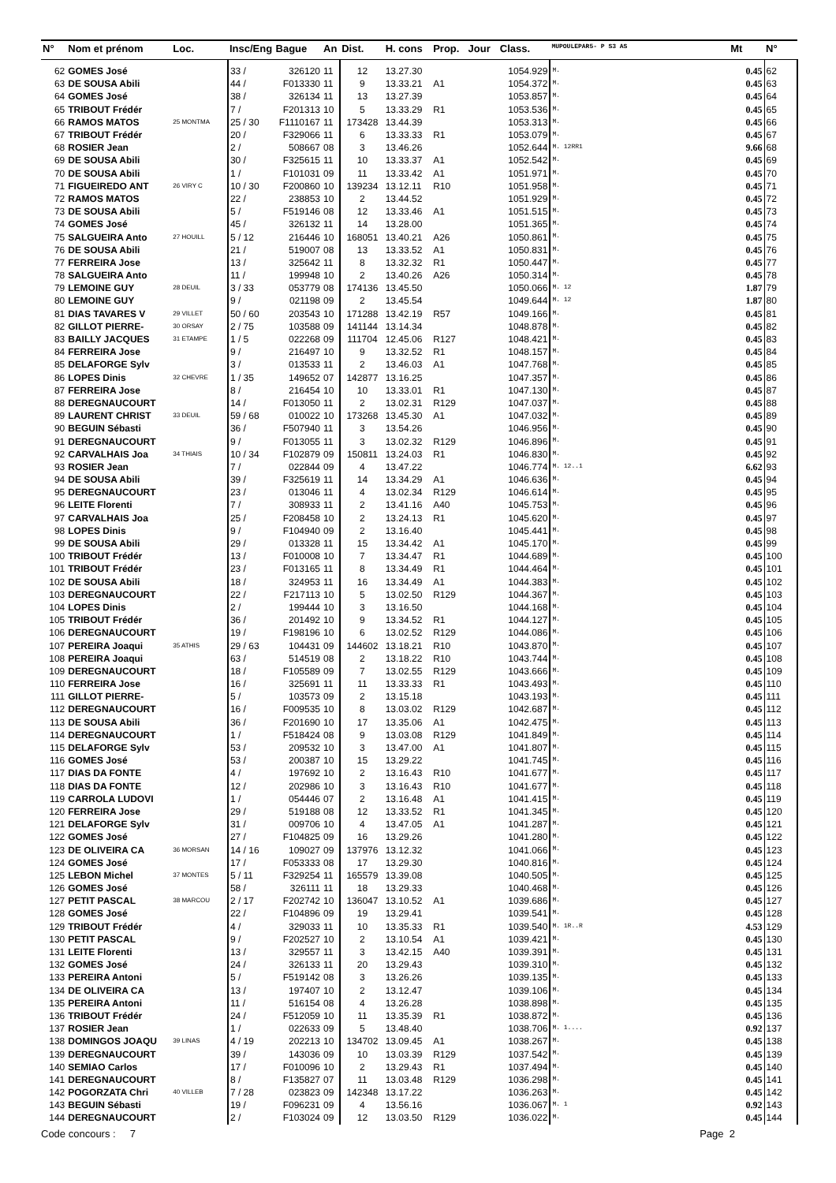| N° | Nom et prénom | Loc. | Insc/Eng | Bague | An | Dist. | H. cons | Prop. | Jour | Class. | MUPOULEPAR5- P S3 AS | Mt | N° |
| --- | --- | --- | --- | --- | --- | --- | --- | --- | --- | --- | --- | --- | --- |
| 62 | GOMES José | | 33 / | 326120 | 11 | 12 | 13.27.30 | | | 1054.929 | M. | 0.45 | 62 |
| 63 | DE SOUSA Abili | | 44 / | F013330 | 11 | 9 | 13.33.21 | A1 | | 1054.372 | M. | 0.45 | 63 |
| 64 | GOMES José | | 38 / | 326134 | 11 | 13 | 13.27.39 | | | 1053.857 | M. | 0.45 | 64 |
| 65 | TRIBOUT Frédér | | 7 / | F201313 | 10 | 5 | 13.33.29 | R1 | | 1053.536 | M. | 0.45 | 65 |
| 66 | RAMOS MATOS | 25 MONTMA | 25 / 30 | F1110167 | 11 | 173428 | 13.44.39 | | | 1053.313 | M. | 0.45 | 66 |
| 67 | TRIBOUT Frédér | | 20 / | F329066 | 11 | 6 | 13.33.33 | R1 | | 1053.079 | M. | 0.45 | 67 |
| 68 | ROSIER Jean | | 2 / | 508667 | 08 | 3 | 13.46.26 | | | 1052.644 | M. 12RR1 | 9.66 | 68 |
| 69 | DE SOUSA Abili | | 30 / | F325615 | 11 | 10 | 13.33.37 | A1 | | 1052.542 | M. | 0.45 | 69 |
| 70 | DE SOUSA Abili | | 1 / | F101031 | 09 | 11 | 13.33.42 | A1 | | 1051.971 | M. | 0.45 | 70 |
| 71 | FIGUEIREDO ANT | 26 VIRY C | 10 / 30 | F200860 | 10 | 139234 | 13.12.11 | R10 | | 1051.958 | M. | 0.45 | 71 |
| 72 | RAMOS MATOS | | 22 / | 238853 | 10 | 2 | 13.44.52 | | | 1051.929 | M. | 0.45 | 72 |
| 73 | DE SOUSA Abili | | 5 / | F519146 | 08 | 12 | 13.33.46 | A1 | | 1051.515 | M. | 0.45 | 73 |
| 74 | GOMES José | | 45 / | 326132 | 11 | 14 | 13.28.00 | | | 1051.365 | M. | 0.45 | 74 |
| 75 | SALGUEIRA Anto | 27 HOUILL | 5 / 12 | 216446 | 10 | 168051 | 13.40.21 | A26 | | 1050.861 | M. | 0.45 | 75 |
| 76 | DE SOUSA Abili | | 21 / | 519007 | 08 | 13 | 13.33.52 | A1 | | 1050.831 | M. | 0.45 | 76 |
| 77 | FERREIRA Jose | | 13 / | 325642 | 11 | 8 | 13.32.32 | R1 | | 1050.447 | M. | 0.45 | 77 |
| 78 | SALGUEIRA Anto | | 11 / | 199948 | 10 | 2 | 13.40.26 | A26 | | 1050.314 | M. | 0.45 | 78 |
| 79 | LEMOINE GUY | 28 DEUIL | 3 / 33 | 053779 | 08 | 174136 | 13.45.50 | | | 1050.066 | M. 12 | 1.87 | 79 |
| 80 | LEMOINE GUY | | 9 / | 021198 | 09 | 2 | 13.45.54 | | | 1049.644 | M. 12 | 1.87 | 80 |
| 81 | DIAS TAVARES V | 29 VILLET | 50 / 60 | 203543 | 10 | 171288 | 13.42.19 | R57 | | 1049.166 | M. | 0.45 | 81 |
| 82 | GILLOT PIERRE- | 30 ORSAY | 2 / 75 | 103588 | 09 | 141144 | 13.14.34 | | | 1048.878 | M. | 0.45 | 82 |
| 83 | BAILLY JACQUES | 31 ETAMPE | 1 / 5 | 022268 | 09 | 111704 | 12.45.06 | R127 | | 1048.421 | M. | 0.45 | 83 |
| 84 | FERREIRA Jose | | 9 / | 216497 | 10 | 9 | 13.32.52 | R1 | | 1048.157 | M. | 0.45 | 84 |
| 85 | DELAFORGE Sylv | | 3 / | 013533 | 11 | 2 | 13.46.03 | A1 | | 1047.768 | M. | 0.45 | 85 |
| 86 | LOPES Dinis | 32 CHEVRE | 1 / 35 | 149652 | 07 | 142877 | 13.16.25 | | | 1047.357 | M. | 0.45 | 86 |
| 87 | FERREIRA Jose | | 8 / | 216454 | 10 | 10 | 13.33.01 | R1 | | 1047.130 | M. | 0.45 | 87 |
| 88 | DEREGNAUCOURT | | 14 / | F013050 | 11 | 2 | 13.02.31 | R129 | | 1047.037 | M. | 0.45 | 88 |
| 89 | LAURENT CHRIST | 33 DEUIL | 59 / 68 | 010022 | 10 | 173268 | 13.45.30 | A1 | | 1047.032 | M. | 0.45 | 89 |
| 90 | BEGUIN Sébasti | | 36 / | F507940 | 11 | 3 | 13.54.26 | | | 1046.956 | M. | 0.45 | 90 |
| 91 | DEREGNAUCOURT | | 9 / | F013055 | 11 | 3 | 13.02.32 | R129 | | 1046.896 | M. | 0.45 | 91 |
| 92 | CARVALHAIS Joa | 34 THIAIS | 10 / 34 | F102879 | 09 | 150811 | 13.24.03 | R1 | | 1046.830 | M. | 0.45 | 92 |
| 93 | ROSIER Jean | | 7 / | 022844 | 09 | 4 | 13.47.22 | | | 1046.774 | M. 12..1 | 6.62 | 93 |
| 94 | DE SOUSA Abili | | 39 / | F325619 | 11 | 14 | 13.34.29 | A1 | | 1046.636 | M. | 0.45 | 94 |
| 95 | DEREGNAUCOURT | | 23 / | 013046 | 11 | 4 | 13.02.34 | R129 | | 1046.614 | M. | 0.45 | 95 |
| 96 | LEITE Florenti | | 7 / | 308933 | 11 | 2 | 13.41.16 | A40 | | 1045.753 | M. | 0.45 | 96 |
| 97 | CARVALHAIS Joa | | 25 / | F208458 | 10 | 2 | 13.24.13 | R1 | | 1045.620 | M. | 0.45 | 97 |
| 98 | LOPES Dinis | | 9 / | F104940 | 09 | 2 | 13.16.40 | | | 1045.441 | M. | 0.45 | 98 |
| 99 | DE SOUSA Abili | | 29 / | 013328 | 11 | 15 | 13.34.42 | A1 | | 1045.170 | M. | 0.45 | 99 |
| 100 | TRIBOUT Frédér | | 13 / | F010008 | 10 | 7 | 13.34.47 | R1 | | 1044.689 | M. | 0.45 | 100 |
| 101 | TRIBOUT Frédér | | 23 / | F013165 | 11 | 8 | 13.34.49 | R1 | | 1044.464 | M. | 0.45 | 101 |
| 102 | DE SOUSA Abili | | 18 / | 324953 | 11 | 16 | 13.34.49 | A1 | | 1044.383 | M. | 0.45 | 102 |
| 103 | DEREGNAUCOURT | | 22 / | F217113 | 10 | 5 | 13.02.50 | R129 | | 1044.367 | M. | 0.45 | 103 |
| 104 | LOPES Dinis | | 2 / | 199444 | 10 | 3 | 13.16.50 | | | 1044.168 | M. | 0.45 | 104 |
| 105 | TRIBOUT Frédér | | 36 / | 201492 | 10 | 9 | 13.34.52 | R1 | | 1044.127 | M. | 0.45 | 105 |
| 106 | DEREGNAUCOURT | | 19 / | F198196 | 10 | 6 | 13.02.52 | R129 | | 1044.086 | M. | 0.45 | 106 |
| 107 | PEREIRA Joaqui | 35 ATHIS | 29 / 63 | 104431 | 09 | 144602 | 13.18.21 | R10 | | 1043.870 | M. | 0.45 | 107 |
| 108 | PEREIRA Joaqui | | 63 / | 514519 | 08 | 2 | 13.18.22 | R10 | | 1043.744 | M. | 0.45 | 108 |
| 109 | DEREGNAUCOURT | | 18 / | F105589 | 09 | 7 | 13.02.55 | R129 | | 1043.666 | M. | 0.45 | 109 |
| 110 | FERREIRA Jose | | 16 / | 325691 | 11 | 11 | 13.33.33 | R1 | | 1043.493 | M. | 0.45 | 110 |
| 111 | GILLOT PIERRE- | | 5 / | 103573 | 09 | 2 | 13.15.18 | | | 1043.193 | M. | 0.45 | 111 |
| 112 | DEREGNAUCOURT | | 16 / | F009535 | 10 | 8 | 13.03.02 | R129 | | 1042.687 | M. | 0.45 | 112 |
| 113 | DE SOUSA Abili | | 36 / | F201690 | 10 | 17 | 13.35.06 | A1 | | 1042.475 | M. | 0.45 | 113 |
| 114 | DEREGNAUCOURT | | 1 / | F518424 | 08 | 9 | 13.03.08 | R129 | | 1041.849 | M. | 0.45 | 114 |
| 115 | DELAFORGE Sylv | | 53 / | 209532 | 10 | 3 | 13.47.00 | A1 | | 1041.807 | M. | 0.45 | 115 |
| 116 | GOMES José | | 53 / | 200387 | 10 | 15 | 13.29.22 | | | 1041.745 | M. | 0.45 | 116 |
| 117 | DIAS DA FONTE | | 4 / | 197692 | 10 | 2 | 13.16.43 | R10 | | 1041.677 | M. | 0.45 | 117 |
| 118 | DIAS DA FONTE | | 12 / | 202986 | 10 | 3 | 13.16.43 | R10 | | 1041.677 | M. | 0.45 | 118 |
| 119 | CARROLA LUDOVI | | 1 / | 054446 | 07 | 2 | 13.16.48 | A1 | | 1041.415 | M. | 0.45 | 119 |
| 120 | FERREIRA Jose | | 29 / | 519188 | 08 | 12 | 13.33.52 | R1 | | 1041.345 | M. | 0.45 | 120 |
| 121 | DELAFORGE Sylv | | 31 / | 009706 | 10 | 4 | 13.47.05 | A1 | | 1041.287 | M. | 0.45 | 121 |
| 122 | GOMES José | | 27 / | F104825 | 09 | 16 | 13.29.26 | | | 1041.280 | M. | 0.45 | 122 |
| 123 | DE OLIVEIRA CA | 36 MORSAN | 14 / 16 | 109027 | 09 | 137976 | 13.12.32 | | | 1041.066 | M. | 0.45 | 123 |
| 124 | GOMES José | | 17 / | F053333 | 08 | 17 | 13.29.30 | | | 1040.816 | M. | 0.45 | 124 |
| 125 | LEBON Michel | 37 MONTES | 5 / 11 | F329254 | 11 | 165579 | 13.39.08 | | | 1040.505 | M. | 0.45 | 125 |
| 126 | GOMES José | | 58 / | 326111 | 11 | 18 | 13.29.33 | | | 1040.468 | M. | 0.45 | 126 |
| 127 | PETIT PASCAL | 38 MARCOU | 2 / 17 | F202742 | 10 | 136047 | 13.10.52 | A1 | | 1039.686 | M. | 0.45 | 127 |
| 128 | GOMES José | | 22 / | F104896 | 09 | 19 | 13.29.41 | | | 1039.541 | M. | 0.45 | 128 |
| 129 | TRIBOUT Frédér | | 4 / | 329033 | 11 | 10 | 13.35.33 | R1 | | 1039.540 | M. 1R..R | 4.53 | 129 |
| 130 | PETIT PASCAL | | 9 / | F202527 | 10 | 2 | 13.10.54 | A1 | | 1039.421 | M. | 0.45 | 130 |
| 131 | LEITE Florenti | | 13 / | 329557 | 11 | 3 | 13.42.15 | A40 | | 1039.391 | M. | 0.45 | 131 |
| 132 | GOMES José | | 24 / | 326133 | 11 | 20 | 13.29.43 | | | 1039.310 | M. | 0.45 | 132 |
| 133 | PEREIRA Antoni | | 5 / | F519142 | 08 | 3 | 13.26.26 | | | 1039.135 | M. | 0.45 | 133 |
| 134 | DE OLIVEIRA CA | | 13 / | 197407 | 10 | 2 | 13.12.47 | | | 1039.106 | M. | 0.45 | 134 |
| 135 | PEREIRA Antoni | | 11 / | 516154 | 08 | 4 | 13.26.28 | | | 1038.898 | M. | 0.45 | 135 |
| 136 | TRIBOUT Frédér | | 24 / | F512059 | 10 | 11 | 13.35.39 | R1 | | 1038.872 | M. | 0.45 | 136 |
| 137 | ROSIER Jean | | 1 / | 022633 | 09 | 5 | 13.48.40 | | | 1038.706 | M. 1.... | 0.92 | 137 |
| 138 | DOMINGOS JOAQU | 39 LINAS | 4 / 19 | 202213 | 10 | 134702 | 13.09.45 | A1 | | 1038.267 | M. | 0.45 | 138 |
| 139 | DEREGNAUCOURT | | 39 / | 143036 | 09 | 10 | 13.03.39 | R129 | | 1037.542 | M. | 0.45 | 139 |
| 140 | SEMIAO Carlos | | 17 / | F010096 | 10 | 2 | 13.29.43 | R1 | | 1037.494 | M. | 0.45 | 140 |
| 141 | DEREGNAUCOURT | | 8 / | F135827 | 07 | 11 | 13.03.48 | R129 | | 1036.298 | M. | 0.45 | 141 |
| 142 | POGORZATA Chri | 40 VILLEB | 7 / 28 | 023823 | 09 | 142348 | 13.17.22 | | | 1036.263 | M. | 0.45 | 142 |
| 143 | BEGUIN Sébasti | | 19 / | F096231 | 09 | 4 | 13.56.16 | | | 1036.067 | M. 1 | 0.92 | 143 |
| 144 | DEREGNAUCOURT | | 2 / | F103024 | 09 | 12 | 13.03.50 | R129 | | 1036.022 | M. | 0.45 | 144 |
Code concours : 7 Page 2